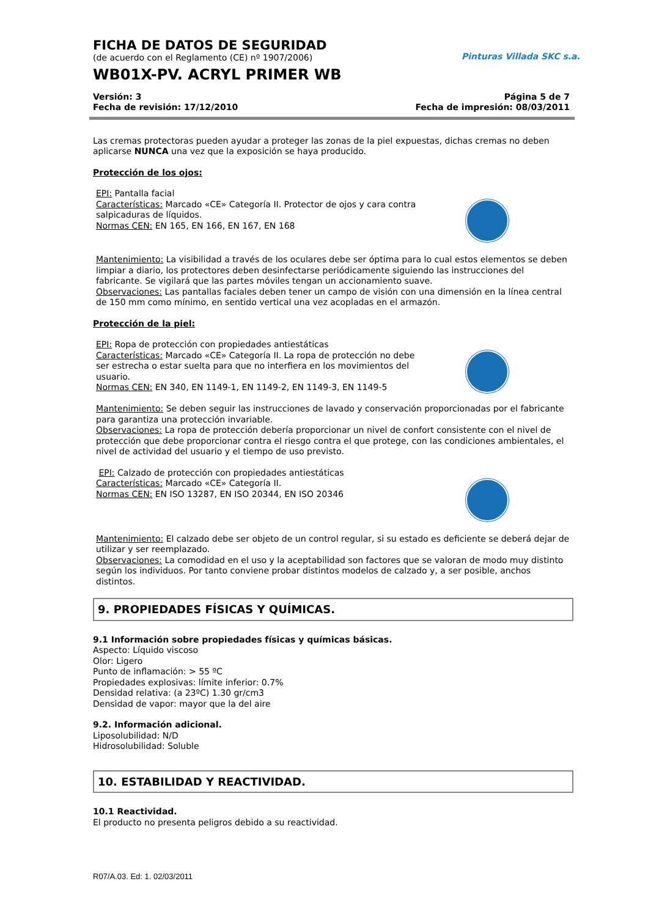Pinturas Villada SKC s.a.
FICHA DE DATOS DE SEGURIDAD
(de acuerdo con el Reglamento (CE) nº 1907/2006)
WB01X-PV. ACRYL PRIMER WB
Versión: 3
Fecha de revisión: 17/12/2010
Página 5 de 7
Fecha de impresión: 08/03/2011
Las cremas protectoras pueden ayudar a proteger las zonas de la piel expuestas, dichas cremas no deben aplicarse NUNCA una vez que la exposición se haya producido.
Protección de los ojos:
EPI: Pantalla facial
Características: Marcado «CE» Categoría II. Protector de ojos y cara contra
salpicaduras de líquidos.
Normas CEN: EN 165, EN 166, EN 167, EN 168
Mantenimiento: La visibilidad a través de los oculares debe ser óptima para lo cual estos elementos se deben limpiar a diario, los protectores deben desinfectarse periódicamente siguiendo las instrucciones del fabricante. Se vigilará que las partes móviles tengan un accionamiento suave.
Observaciones: Las pantallas faciales deben tener un campo de visión con una dimensión en la línea central de 150 mm como mínimo, en sentido vertical una vez acopladas en el armazón.
Protección de la piel:
EPI: Ropa de protección con propiedades antiestáticas
Características: Marcado «CE» Categoría II. La ropa de protección no debe
ser estrecha o estar suelta para que no interfiera en los movimientos del
usuario.
Normas CEN: EN 340, EN 1149-1, EN 1149-2, EN 1149-3, EN 1149-5
Mantenimiento: Se deben seguir las instrucciones de lavado y conservación proporcionadas por el fabricante para garantiza una protección invariable.
Observaciones: La ropa de protección debería proporcionar un nivel de confort consistente con el nivel de protección que debe proporcionar contra el riesgo contra el que protege, con las condiciones ambientales, el nivel de actividad del usuario y el tiempo de uso previsto.
EPI: Calzado de protección con propiedades antiestáticas
Características: Marcado «CE» Categoría II.
Normas CEN: EN ISO 13287, EN ISO 20344, EN ISO 20346
Mantenimiento: El calzado debe ser objeto de un control regular, si su estado es deficiente se deberá dejar de utilizar y ser reemplazado.
Observaciones: La comodidad en el uso y la aceptabilidad son factores que se valoran de modo muy distinto según los individuos. Por tanto conviene probar distintos modelos de calzado y, a ser posible, anchos distintos.
9. PROPIEDADES FÍSICAS Y QUÍMICAS.
9.1 Información sobre propiedades físicas y químicas básicas.
Aspecto: Líquido viscoso
Olor: Ligero
Punto de inflamación: > 55 ºC
Propiedades explosivas: límite inferior: 0.7%
Densidad relativa: (a 23ºC) 1.30 gr/cm3
Densidad de vapor: mayor que la del aire
9.2. Información adicional.
Liposolubilidad: N/D
Hidrosolubilidad: Soluble
10. ESTABILIDAD Y REACTIVIDAD.
10.1 Reactividad.
El producto no presenta peligros debido a su reactividad.
R07/A.03. Ed: 1. 02/03/2011